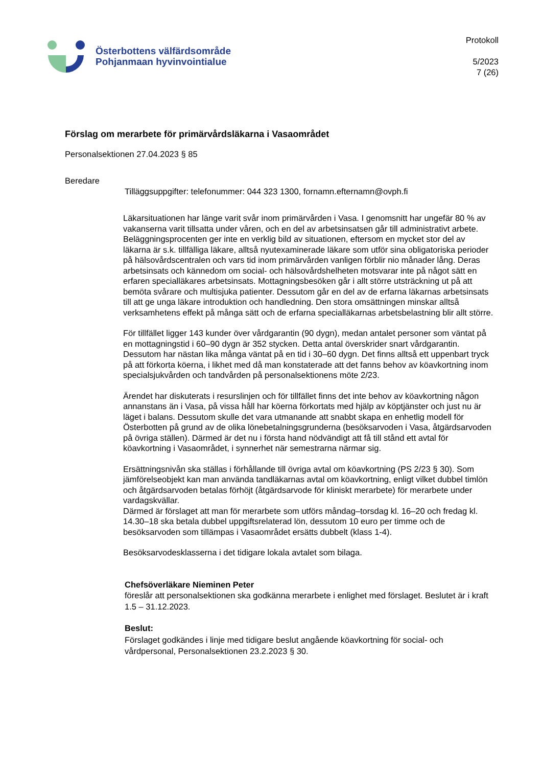Österbottens välfärdsområde
Pohjanmaan hyvinvointialue
Protokoll
5/2023
7 (26)
Förslag om merarbete för primärvårdsläkarna i Vasaområdet
Personalsektionen 27.04.2023 § 85
Beredare
Tilläggsuppgifter: telefonummer: 044 323 1300, fornamn.efternamn@ovph.fi
Läkarsituationen har länge varit svår inom primärvården i Vasa. I genomsnitt har ungefär 80 % av vakanserna varit tillsatta under våren, och en del av arbetsinsatsen går till administrativt arbete. Beläggningsprocenten ger inte en verklig bild av situationen, eftersom en mycket stor del av läkarna är s.k. tillfälliga läkare, alltså nyutexaminerade läkare som utför sina obligatoriska perioder på hälsovårdscentralen och vars tid inom primärvården vanligen förblir nio månader lång. Deras arbetsinsats och kännedom om social- och hälsovårdshelheten motsvarar inte på något sätt en erfaren specialläkares arbetsinsats. Mottagningsbesöken går i allt större utsträckning ut på att bemöta svårare och multisjuka patienter. Dessutom går en del av de erfarna läkarnas arbetsinsats till att ge unga läkare introduktion och handledning. Den stora omsättningen minskar alltså verksamhetens effekt på många sätt och de erfarna specialläkarnas arbetsbelastning blir allt större.
För tillfället ligger 143 kunder över vårdgarantin (90 dygn), medan antalet personer som väntat på en mottagningstid i 60–90 dygn är 352 stycken. Detta antal överskrider snart vårdgarantin. Dessutom har nästan lika många väntat på en tid i 30–60 dygn. Det finns alltså ett uppenbart tryck på att förkorta köerna, i likhet med då man konstaterade att det fanns behov av köavkortning inom specialsjukvården och tandvården på personalsektionens möte 2/23.
Ärendet har diskuterats i resurslinjen och för tillfället finns det inte behov av köavkortning någon annanstans än i Vasa, på vissa håll har köerna förkortats med hjälp av köptjänster och just nu är läget i balans. Dessutom skulle det vara utmanande att snabbt skapa en enhetlig modell för Österbotten på grund av de olika lönebetalningsgrunderna (besöksarvoden i Vasa, åtgärdsarvoden på övriga ställen). Därmed är det nu i första hand nödvändigt att få till stånd ett avtal för köavkortning i Vasaområdet, i synnerhet när semestrarna närmar sig.
Ersättningsnivån ska ställas i förhållande till övriga avtal om köavkortning (PS 2/23 § 30). Som jämförelseobjekt kan man använda tandläkarnas avtal om köavkortning, enligt vilket dubbel timlön och åtgärdsarvoden betalas förhöjt (åtgärdsarvode för kliniskt merarbete) för merarbete under vardagskvällar.
Därmed är förslaget att man för merarbete som utförs måndag–torsdag kl. 16–20 och fredag kl. 14.30–18 ska betala dubbel uppgiftsrelaterad lön, dessutom 10 euro per timme och de besöksarvoden som tillämpas i Vasaområdet ersätts dubbelt (klass 1-4).
Besöksarvodesklasserna i det tidigare lokala avtalet som bilaga.
Chefsöverläkare Nieminen Peter
föreslår att personalsektionen ska godkänna merarbete i enlighet med förslaget. Beslutet är i kraft 1.5 – 31.12.2023.
Beslut:
Förslaget godkändes i linje med tidigare beslut angående köavkortning för social- och vårdpersonal, Personalsektionen 23.2.2023 § 30.